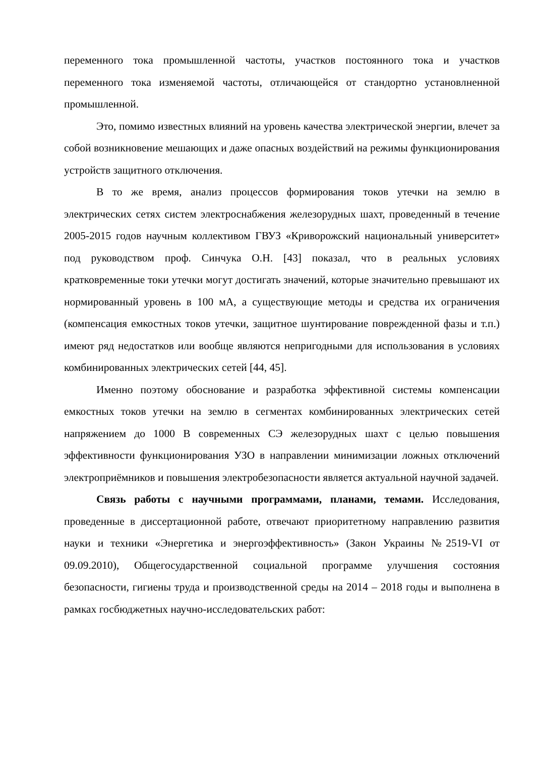переменного тока промышленной частоты, участков постоянного тока и участков переменного тока изменяемой частоты, отличающейся от стандортно установлненной промышленной.
Это, помимо известных влияний на уровень качества электрической энергии, влечет за собой возникновение мешающих и даже опасных воздействий на режимы функционирования устройств защитного отключения.
В то же время, анализ процессов формирования токов утечки на землю в электрических сетях систем электроснабжения железорудных шахт, проведенный в течение 2005-2015 годов научным коллективом ГВУЗ «Криворожский национальный университет» под руководством проф. Синчука О.Н. [43] показал, что в реальных условиях кратковременные токи утечки могут достигать значений, которые значительно превышают их нормированный уровень в 100 мА, а существующие методы и средства их ограничения (компенсация емкостных токов утечки, защитное шунтирование поврежденной фазы и т.п.) имеют ряд недостатков или вообще являются непригодными для использования в условиях комбинированных электрических сетей [44, 45].
Именно поэтому обоснование и разработка эффективной системы компенсации емкостных токов утечки на землю в сегментах комбинированных электрических сетей напряжением до 1000 В современных СЭ железорудных шахт с целью повышения эффективности функционирования УЗО в направлении минимизации ложных отключений электроприёмников и повышения электробезопасности является актуальной научной задачей.
Связь работы с научными программами, планами, темами. Исследования, проведенные в диссертационной работе, отвечают приоритетному направлению развития науки и техники «Энергетика и энергоэффективность» (Закон Украины №2519-VI от 09.09.2010), Общегосударственной социальной программе улучшения состояния безопасности, гигиены труда и производственной среды на 2014 – 2018 годы и выполнена в рамках госбюджетных научно-исследовательских работ: